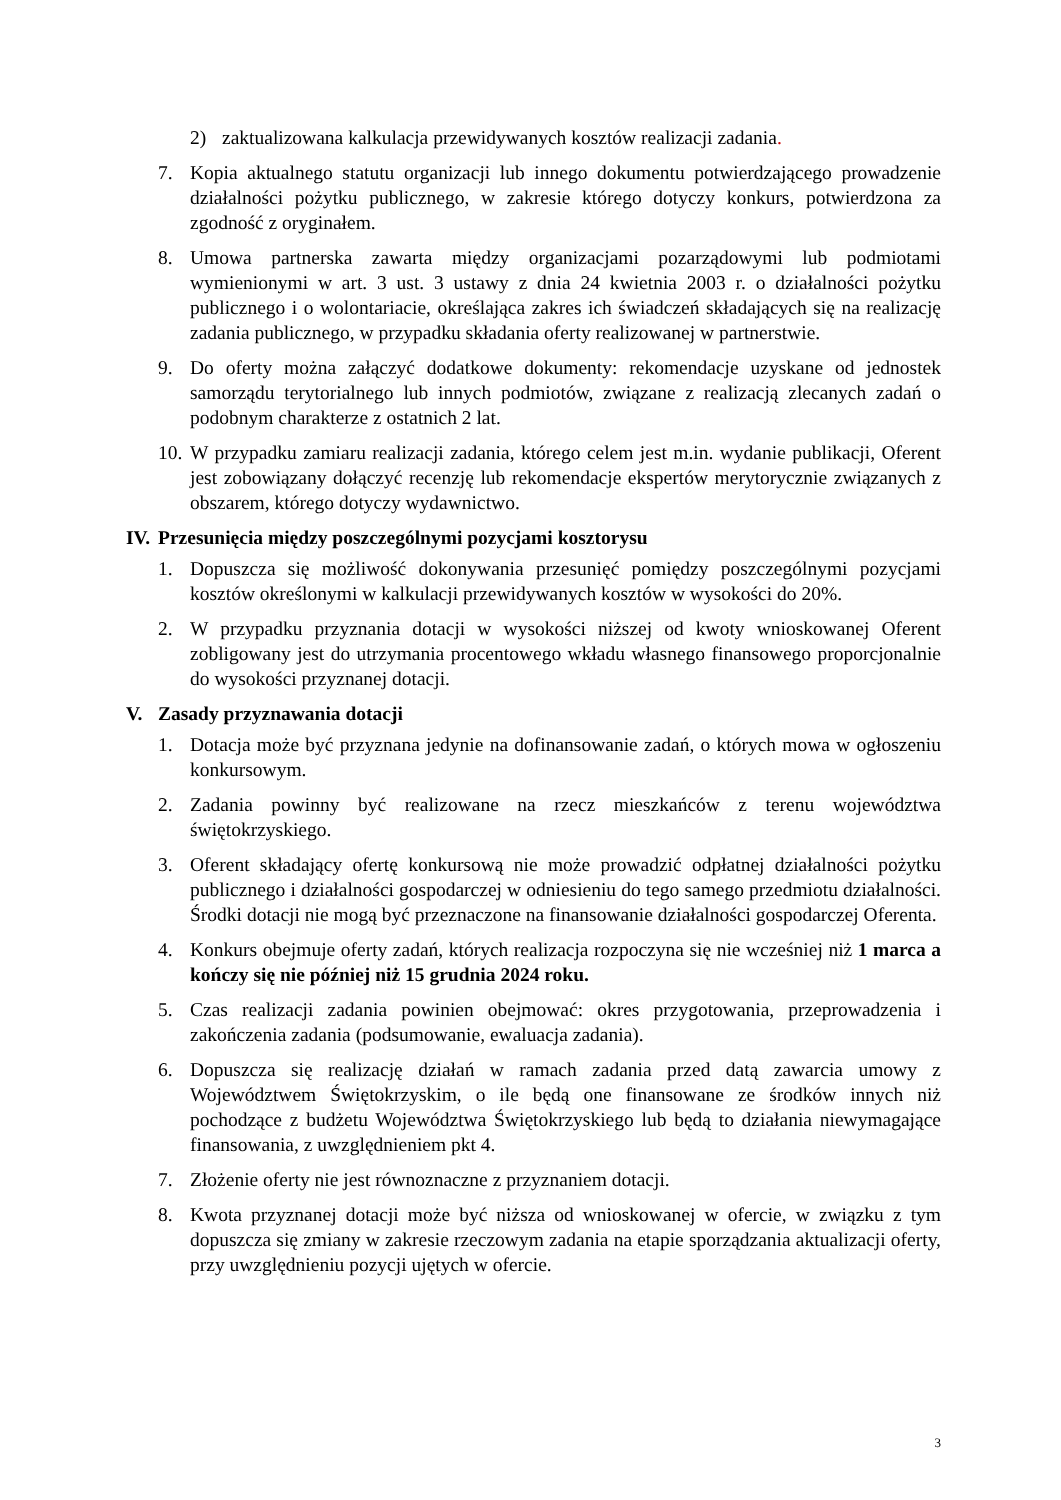2) zaktualizowana kalkulacja przewidywanych kosztów realizacji zadania.
7. Kopia aktualnego statutu organizacji lub innego dokumentu potwierdzającego prowadzenie działalności pożytku publicznego, w zakresie którego dotyczy konkurs, potwierdzona za zgodność z oryginałem.
8. Umowa partnerska zawarta między organizacjami pozarządowymi lub podmiotami wymienionymi w art. 3 ust. 3 ustawy z dnia 24 kwietnia 2003 r. o działalności pożytku publicznego i o wolontariacie, określająca zakres ich świadczeń składających się na realizację zadania publicznego, w przypadku składania oferty realizowanej w partnerstwie.
9. Do oferty można załączyć dodatkowe dokumenty: rekomendacje uzyskane od jednostek samorządu terytorialnego lub innych podmiotów, związane z realizacją zlecanych zadań o podobnym charakterze z ostatnich 2 lat.
10. W przypadku zamiaru realizacji zadania, którego celem jest m.in. wydanie publikacji, Oferent jest zobowiązany dołączyć recenzję lub rekomendacje ekspertów merytorycznie związanych z obszarem, którego dotyczy wydawnictwo.
IV. Przesunięcia między poszczególnymi pozycjami kosztorysu
1. Dopuszcza się możliwość dokonywania przesunięć pomiędzy poszczególnymi pozycjami kosztów określonymi w kalkulacji przewidywanych kosztów w wysokości do 20%.
2. W przypadku przyznania dotacji w wysokości niższej od kwoty wnioskowanej Oferent zobligowany jest do utrzymania procentowego wkładu własnego finansowego proporcjonalnie do wysokości przyznanej dotacji.
V. Zasady przyznawania dotacji
1. Dotacja może być przyznana jedynie na dofinansowanie zadań, o których mowa w ogłoszeniu konkursowym.
2. Zadania powinny być realizowane na rzecz mieszkańców z terenu województwa świętokrzyskiego.
3. Oferent składający ofertę konkursową nie może prowadzić odpłatnej działalności pożytku publicznego i działalności gospodarczej w odniesieniu do tego samego przedmiotu działalności. Środki dotacji nie mogą być przeznaczone na finansowanie działalności gospodarczej Oferenta.
4. Konkurs obejmuje oferty zadań, których realizacja rozpoczyna się nie wcześniej niż 1 marca a kończy się nie później niż 15 grudnia 2024 roku.
5. Czas realizacji zadania powinien obejmować: okres przygotowania, przeprowadzenia i zakończenia zadania (podsumowanie, ewaluacja zadania).
6. Dopuszcza się realizację działań w ramach zadania przed datą zawarcia umowy z Województwem Świętokrzyskim, o ile będą one finansowane ze środków innych niż pochodzące z budżetu Województwa Świętokrzyskiego lub będą to działania niewymagające finansowania, z uwzględnieniem pkt 4.
7. Złożenie oferty nie jest równoznaczne z przyznaniem dotacji.
8. Kwota przyznanej dotacji może być niższa od wnioskowanej w ofercie, w związku z tym dopuszcza się zmiany w zakresie rzeczowym zadania na etapie sporządzania aktualizacji oferty, przy uwzględnieniu pozycji ujętych w ofercie.
3